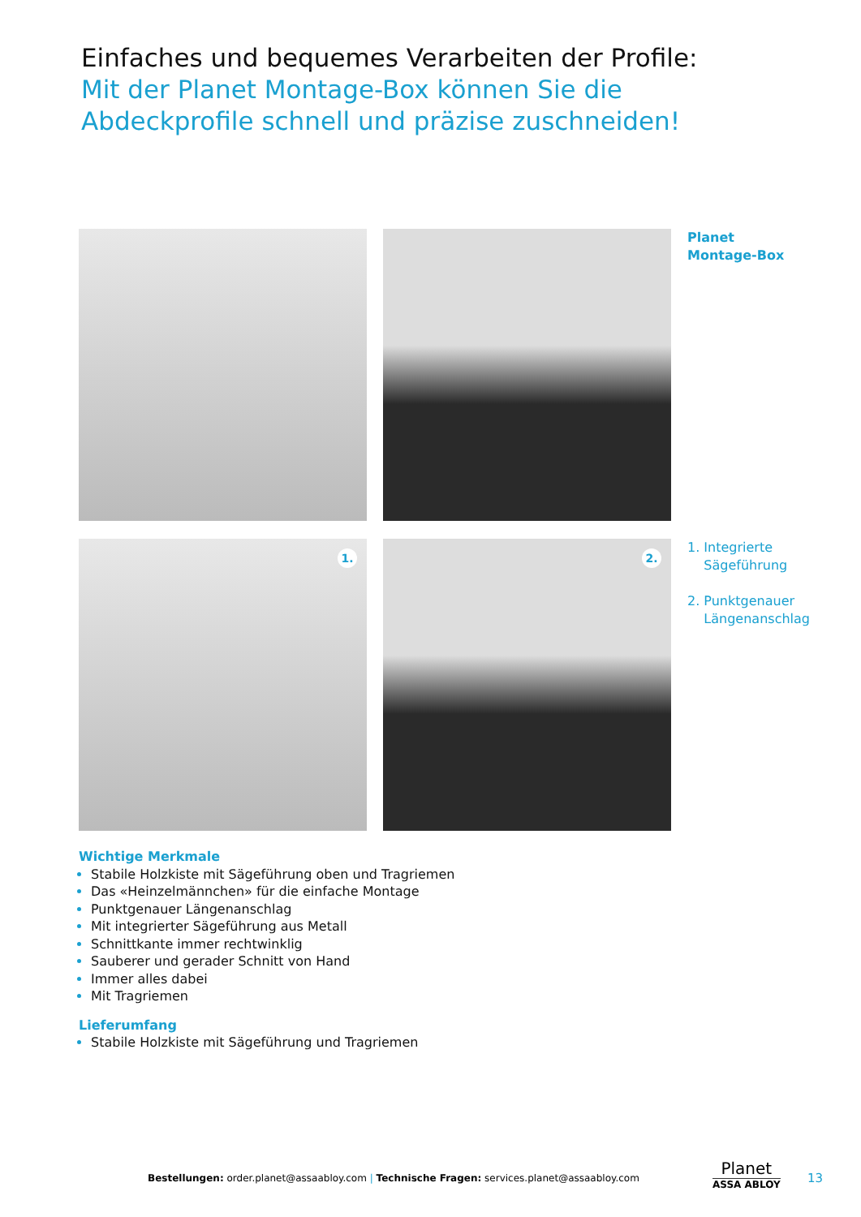Einfaches und bequemes Verarbeiten der Profile:
Mit der Planet Montage-Box können Sie die Abdeckprofile schnell und präzise zuschneiden!
Planet
Montage-Box
1.
2.
1. Integrierte
Sägeführung
2. Punktgenauer
Längenanschlag
Wichtige Merkmale
Stabile Holzkiste mit Sägeführung oben und Tragriemen
Das «Heinzelmännchen» für die einfache Montage
Punktgenauer Längenanschlag
Mit integrierter Sägeführung aus Metall
Schnittkante immer rechtwinklig
Sauberer und gerader Schnitt von Hand
Immer alles dabei
Mit Tragriemen
Lieferumfang
Stabile Holzkiste mit Sägeführung und Tragriemen
Bestellungen: order.planet@assaabloy.com | Technische Fragen: services.planet@assaabloy.com
Planet
ASSA ABLOY
13